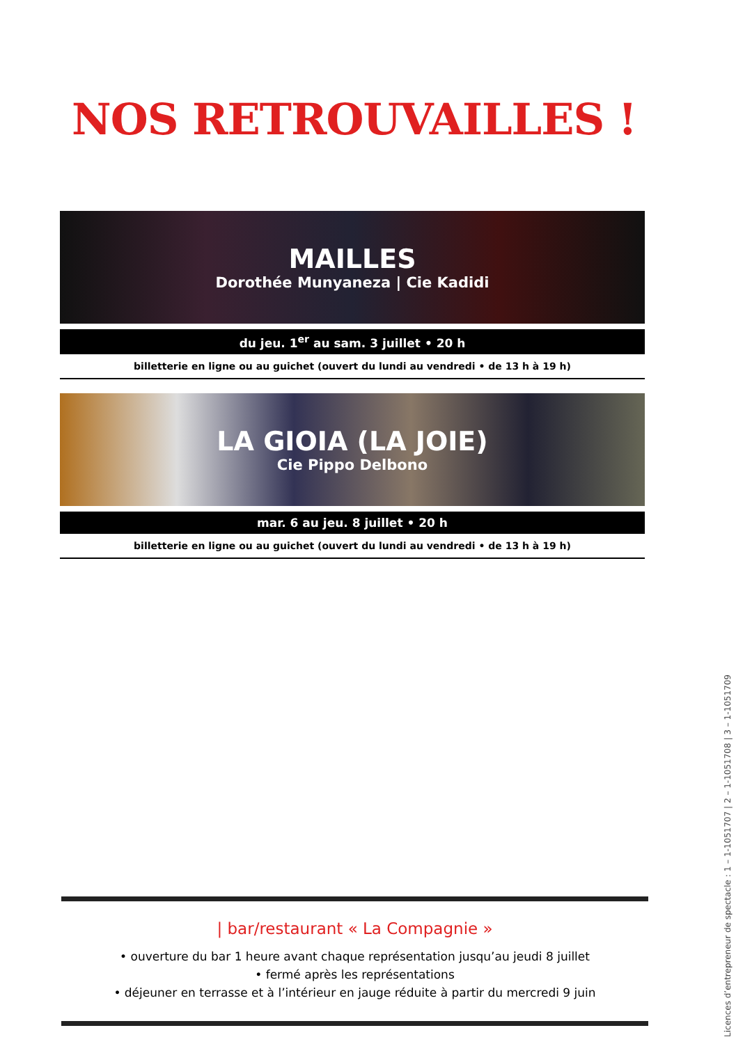NOS RETROUVAILLES !
MAILLES
Dorothée Munyaneza | Cie Kadidi
du jeu. 1<sup>er</sup> au sam. 3 juillet • 20 h
billetterie en ligne ou au guichet (ouvert du lundi au vendredi • de 13 h à 19 h)
LA GIOIA (LA JOIE)
Cie Pippo Delbono
mar. 6 au jeu. 8 juillet • 20 h
billetterie en ligne ou au guichet (ouvert du lundi au vendredi • de 13 h à 19 h)
| bar/restaurant « La Compagnie »
• ouverture du bar 1 heure avant chaque représentation jusqu’au jeudi 8 juillet
• fermé après les représentations
• déjeuner en terrasse et à l’intérieur en jauge réduite à partir du mercredi 9 juin
Licences d’entrepreneur de spectacle : 1 – 1-1051707 | 2 – 1-1051708 | 3 – 1-1051709